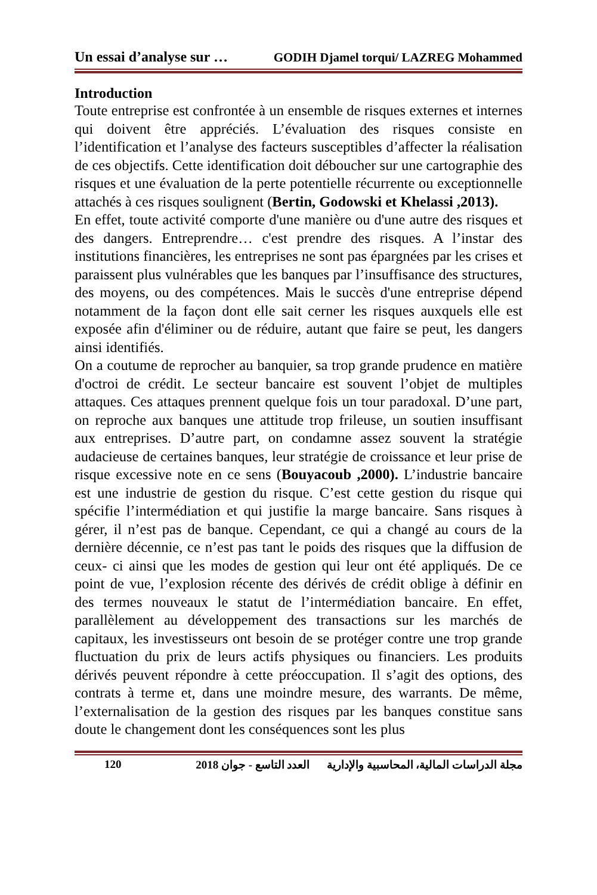Un essai d’analyse sur … GODIH Djamel torqui/ LAZREG Mohammed
Introduction
Toute entreprise est confrontée à un ensemble de risques externes et internes qui doivent être appréciés. L’évaluation des risques consiste en l’identification et l’analyse des facteurs susceptibles d’affecter la réalisation de ces objectifs. Cette identification doit déboucher sur une cartographie des risques et une évaluation de la perte potentielle récurrente ou exceptionnelle attachés à ces risques soulignent (Bertin, Godowski et Khelassi ,2013).
En effet, toute activité comporte d'une manière ou d'une autre des risques et des dangers. Entreprendre… c'est prendre des risques. A l’instar des institutions financières, les entreprises ne sont pas épargnées par les crises et paraissent plus vulnérables que les banques par l’insuffisance des structures, des moyens, ou des compétences. Mais le succès d'une entreprise dépend notamment de la façon dont elle sait cerner les risques auxquels elle est exposée afin d'éliminer ou de réduire, autant que faire se peut, les dangers ainsi identifiés.
On a coutume de reprocher au banquier, sa trop grande prudence en matière d'octroi de crédit. Le secteur bancaire est souvent l’objet de multiples attaques. Ces attaques prennent quelque fois un tour paradoxal. D’une part, on reproche aux banques une attitude trop frileuse, un soutien insuffisant aux entreprises. D’autre part, on condamne assez souvent la stratégie audacieuse de certaines banques, leur stratégie de croissance et leur prise de risque excessive note en ce sens (Bouyacoub ,2000). L’industrie bancaire est une industrie de gestion du risque. C’est cette gestion du risque qui spécifie l’intermédiation et qui justifie la marge bancaire. Sans risques à gérer, il n’est pas de banque. Cependant, ce qui a changé au cours de la dernière décennie, ce n’est pas tant le poids des risques que la diffusion de ceux- ci ainsi que les modes de gestion qui leur ont été appliqués. De ce point de vue, l’explosion récente des dérivés de crédit oblige à définir en des termes nouveaux le statut de l’intermédiation bancaire. En effet, parallèlement au développement des transactions sur les marchés de capitaux, les investisseurs ont besoin de se protéger contre une trop grande fluctuation du prix de leurs actifs physiques ou financiers. Les produits dérivés peuvent répondre à cette préoccupation. Il s’agit des options, des contrats à terme et, dans une moindre mesure, des warrants. De même, l’externalisation de la gestion des risques par les banques constitue sans doute le changement dont les conséquences sont les plus
120 مجلة الدراسات المالية، المحاسبية والإدارية العدد التاسع - جوان 2018